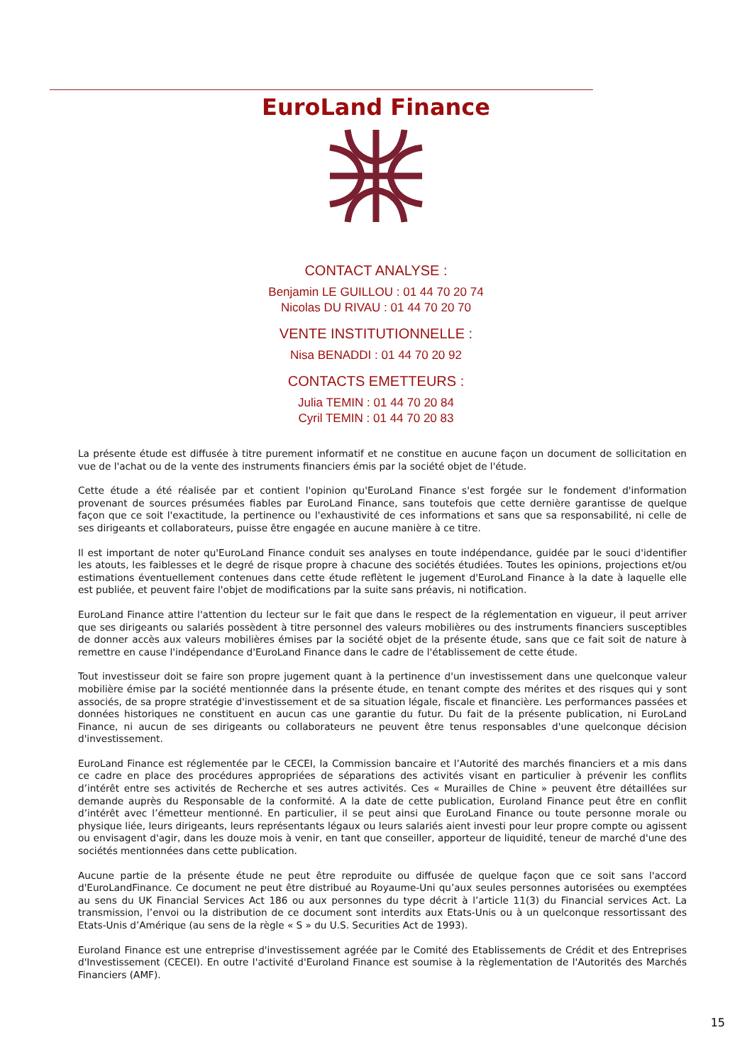EuroLand Finance
CONTACT ANALYSE :
Benjamin LE GUILLOU : 01 44 70 20 74
Nicolas DU RIVAU : 01 44 70 20 70
VENTE INSTITUTIONNELLE :
Nisa BENADDI : 01 44 70 20 92
CONTACTS EMETTEURS :
Julia TEMIN : 01 44 70 20 84
Cyril TEMIN : 01 44 70 20 83
La présente étude est diffusée à titre purement informatif et ne constitue en aucune façon un document de sollicitation en vue de l'achat ou de la vente des instruments financiers émis par la société objet de l'étude.
Cette étude a été réalisée par et contient l'opinion qu'EuroLand Finance s'est forgée sur le fondement d'information provenant de sources présumées fiables par EuroLand Finance, sans toutefois que cette dernière garantisse de quelque façon que ce soit l'exactitude, la pertinence ou l'exhaustivité de ces informations et sans que sa responsabilité, ni celle de ses dirigeants et collaborateurs, puisse être engagée en aucune manière à ce titre.
Il est important de noter qu'EuroLand Finance conduit ses analyses en toute indépendance, guidée par le souci d'identifier les atouts, les faiblesses et le degré de risque propre à chacune des sociétés étudiées. Toutes les opinions, projections et/ou estimations éventuellement contenues dans cette étude reflètent le jugement d'EuroLand Finance à la date à laquelle elle est publiée, et peuvent faire l'objet de modifications par la suite sans préavis, ni notification.
EuroLand Finance attire l'attention du lecteur sur le fait que dans le respect de la réglementation en vigueur, il peut arriver que ses dirigeants ou salariés possèdent à titre personnel des valeurs mobilières ou des instruments financiers susceptibles de donner accès aux valeurs mobilières émises par la société objet de la présente étude, sans que ce fait soit de nature à remettre en cause l'indépendance d'EuroLand Finance dans le cadre de l'établissement de cette étude.
Tout investisseur doit se faire son propre jugement quant à la pertinence d'un investissement dans une quelconque valeur mobilière émise par la société mentionnée dans la présente étude, en tenant compte des mérites et des risques qui y sont associés, de sa propre stratégie d'investissement et de sa situation légale, fiscale et financière. Les performances passées et données historiques ne constituent en aucun cas une garantie du futur. Du fait de la présente publication, ni EuroLand Finance, ni aucun de ses dirigeants ou collaborateurs ne peuvent être tenus responsables d'une quelconque décision d'investissement.
EuroLand Finance est réglementée par le CECEI, la Commission bancaire et l’Autorité des marchés financiers et a mis dans ce cadre en place des procédures appropriées de séparations des activités visant en particulier à prévenir les conflits d’intérêt entre ses activités de Recherche et ses autres activités. Ces « Murailles de Chine » peuvent être détaillées sur demande auprès du Responsable de la conformité. A la date de cette publication, Euroland Finance peut être en conflit d’intérêt avec l’émetteur mentionné. En particulier, il se peut ainsi que EuroLand Finance ou toute personne morale ou physique liée, leurs dirigeants, leurs représentants légaux ou leurs salariés aient investi pour leur propre compte ou agissent ou envisagent d'agir, dans les douze mois à venir, en tant que conseiller, apporteur de liquidité, teneur de marché d'une des sociétés mentionnées dans cette publication.
Aucune partie de la présente étude ne peut être reproduite ou diffusée de quelque façon que ce soit sans l'accord d'EuroLandFinance. Ce document ne peut être distribué au Royaume-Uni qu’aux seules personnes autorisées ou exemptées au sens du UK Financial Services Act 186 ou aux personnes du type décrit à l’article 11(3) du Financial services Act. La transmission, l’envoi ou la distribution de ce document sont interdits aux Etats-Unis ou à un quelconque ressortissant des Etats-Unis d’Amérique (au sens de la règle « S » du U.S. Securities Act de 1993).
Euroland Finance est une entreprise d'investissement agréée par le Comité des Etablissements de Crédit et des Entreprises d'Investissement (CECEI). En outre l'activité d'Euroland Finance est soumise à la règlementation de l'Autorités des Marchés Financiers (AMF).
15